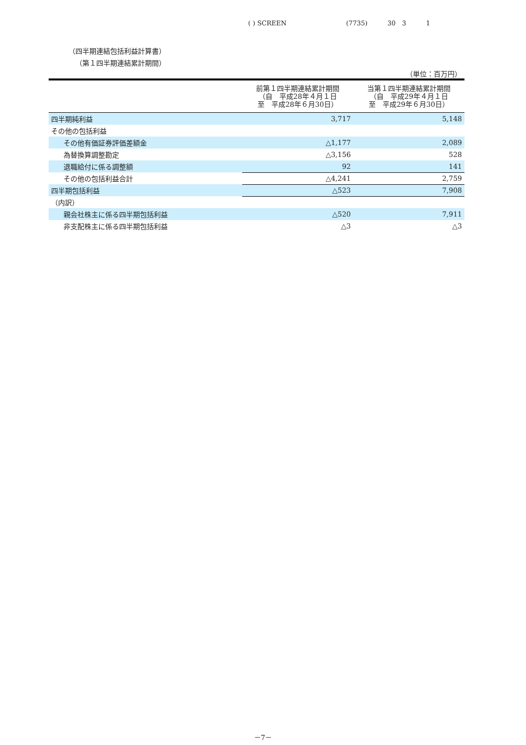( ) SCREEN (7735) 30　3 1
（四半期連結包括利益計算書）
（第１四半期連結累計期間）
（単位：百万円）
| | 前第１四半期連結累計期間 （自 平成28年４月１日 至 平成28年６月30日） | 当第１四半期連結累計期間 （自 平成29年４月１日 至 平成29年６月30日） |
| --- | --- | --- |
| 四半期純利益 | 3,717 | 5,148 |
| その他の包括利益 | | |
| その他有価証券評価差額金 | △1,177 | 2,089 |
| 為替換算調整勘定 | △3,156 | 528 |
| 退職給付に係る調整額 | 92 | 141 |
| その他の包括利益合計 | △4,241 | 2,759 |
| 四半期包括利益 | △523 | 7,908 |
| （内訳） | | |
| 親会社株主に係る四半期包括利益 | △520 | 7,911 |
| 非支配株主に係る四半期包括利益 | △3 | △3 |
－7－